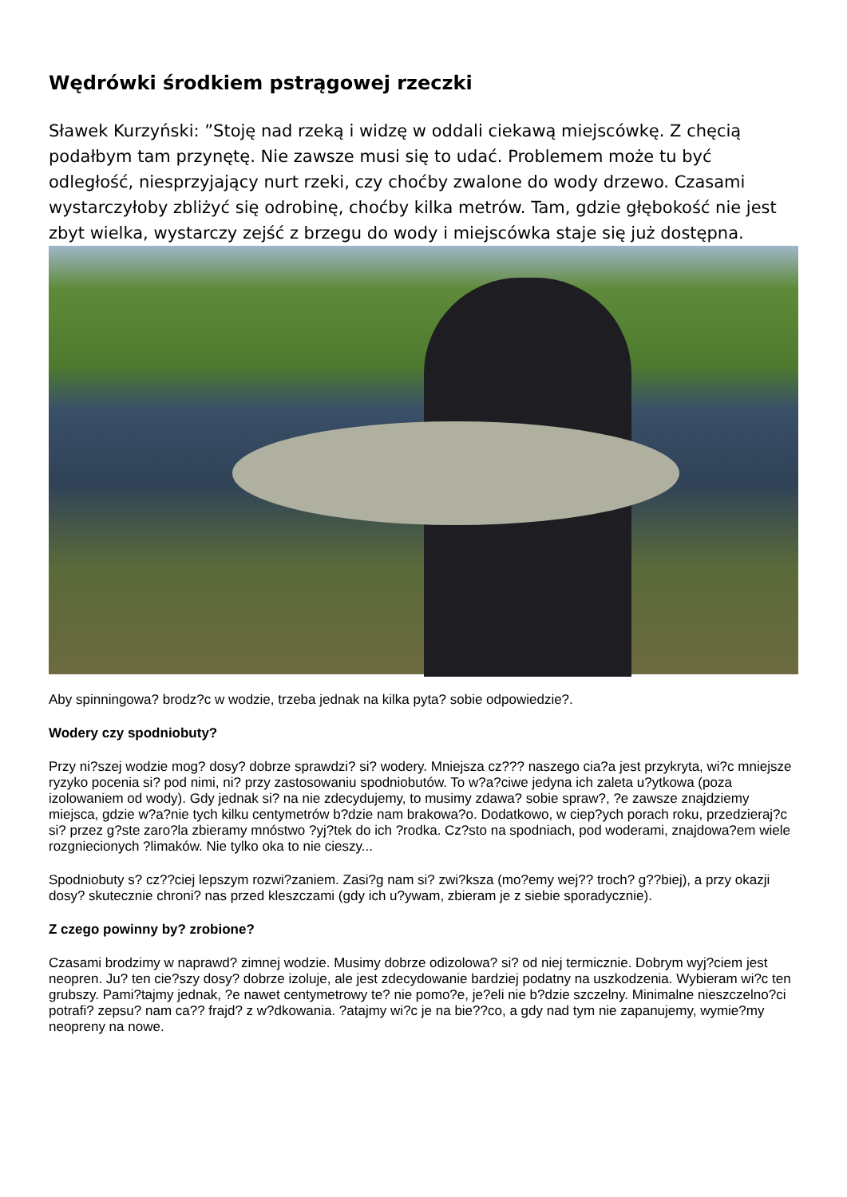Wędrówki środkiem pstrągowej rzeczki
Sławek Kurzyński: ”Stoję nad rzeką i widzę w oddali ciekawą miejscówkę. Z chęcią podałbym tam przynętę. Nie zawsze musi się to udać. Problemem może tu być odległość, niesprzyjający nurt rzeki, czy choćby zwalone do wody drzewo. Czasami wystarczyłoby zbliżyć się odrobinę, choćby kilka metrów. Tam, gdzie głębokość nie jest zbyt wielka, wystarczy zejść z brzegu do wody i miejscówka staje się już dostępna.
Aby spinningowa? brodz?c w wodzie, trzeba jednak na kilka pyta? sobie odpowiedzie?.
Wodery czy spodniobuty?
Przy ni?szej wodzie mog? dosy? dobrze sprawdzi? si? wodery. Mniejsza cz??? naszego cia?a jest przykryta, wi?c mniejsze ryzyko pocenia si? pod nimi, ni? przy zastosowaniu spodniobutów. To w?a?ciwe jedyna ich zaleta u?ytkowa (poza izolowaniem od wody). Gdy jednak si? na nie zdecydujemy, to musimy zdawa? sobie spraw?, ?e zawsze znajdziemy miejsca, gdzie w?a?nie tych kilku centymetrów b?dzie nam brakowa?o. Dodatkowo, w ciep?ych porach roku, przedzieraj?c si? przez g?ste zaro?la zbieramy mnóstwo ?yj?tek do ich ?rodka. Cz?sto na spodniach, pod woderami, znajdowa?em wiele rozgniecionych ?limaków. Nie tylko oka to nie cieszy...
Spodniobuty s? cz??ciej lepszym rozwi?zaniem. Zasi?g nam si? zwi?ksza (mo?emy wej?? troch? g??biej), a przy okazji dosy? skutecznie chroni? nas przed kleszczami (gdy ich u?ywam, zbieram je z siebie sporadycznie).
Z czego powinny by? zrobione?
Czasami brodzimy w naprawd? zimnej wodzie. Musimy dobrze odizolowa? si? od niej termicznie. Dobrym wyj?ciem jest neopren. Ju? ten cie?szy dosy? dobrze izoluje, ale jest zdecydowanie bardziej podatny na uszkodzenia. Wybieram wi?c ten grubszy. Pami?tajmy jednak, ?e nawet centymetrowy te? nie pomo?e, je?eli nie b?dzie szczelny. Minimalne nieszczelno?ci potrafi? zepsu? nam ca?? frajd? z w?dkowania. ?atajmy wi?c je na bie??co, a gdy nad tym nie zapanujemy, wymie?my neopreny na nowe.